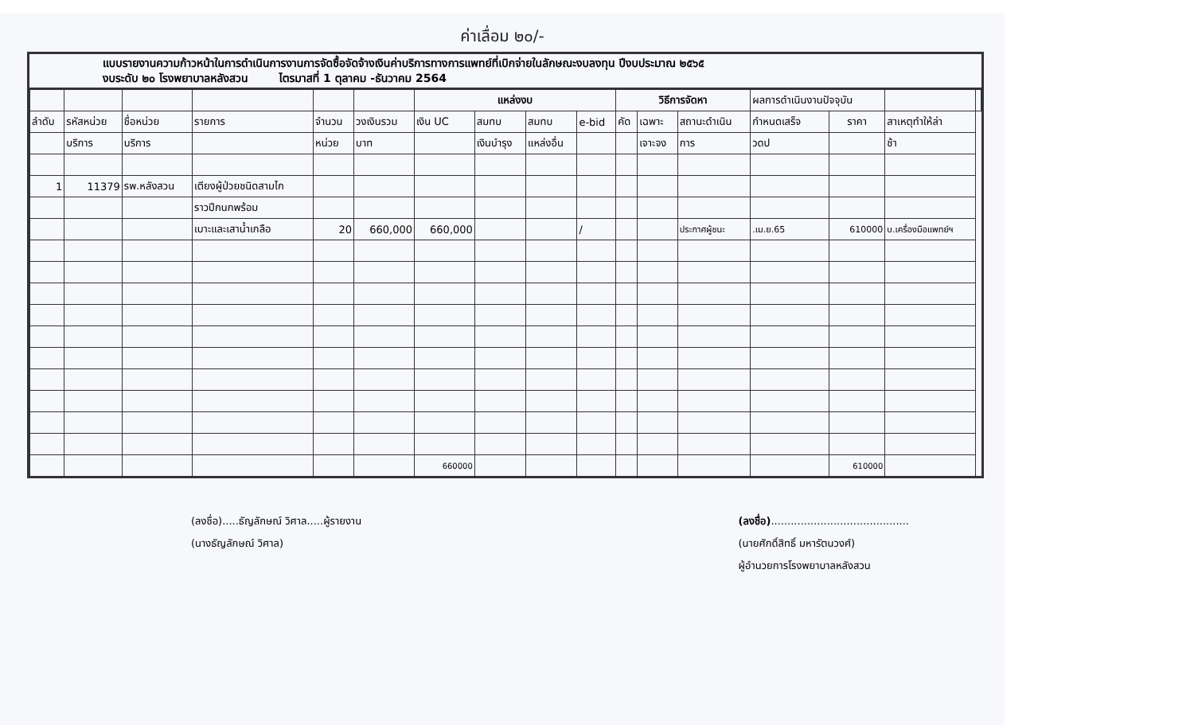ค่าเลื่อม ๒๐/-
แบบรายงานความก้าวหน้าในการดำเนินการงานการจัดซื้อจัดจ้างเงินค่าบริการทางการแพทย์ที่เบิกจ่ายในลักษณะงบลงทุน ปีงบประมาณ ๒๕๖๕
งบระดับ ๒๐ โรงพยาบาลหลังสวน ไตรมาสที่ 1 ตุลาคม -ธันวาคม 2564
| | | | | | | แหล่งงบ | | | | วิธีการจัดหา | | | ผลการดำเนินงานปัจจุบัน | | | |
| --- | --- | --- | --- | --- | --- | --- | --- | --- | --- | --- | --- | --- | --- | --- | --- | --- |
| ลำดับ | รหัสหน่วย | ชื่อหน่วย | รายการ | จำนวน | วงเงินรวม | เงิน UC | สมทบ | สมทบ | e-bid | คัด | เฉพาะ | สถานะดำเนิน | กำหนดเสร็จ | ราคา | สาเหตุทำให้ล่า | |
| | บริการ | บริการ | | หน่วย | บาท | | เงินบำรุง | แหล่งอื่น | | | เจาะจง | การ | วดป | | ช้า | |
| 1 | 11379 | รพ.หลังสวน | เตียงผู้ป่วยชนิดสามไก | | | | | | | | | | | | | |
| | | | ราวปีกนกพร้อม | | | | | | | | | | | | | |
| | | | เบาะและเสาน้ำเกลือ | 20 | 660,000 | 660,000 | | | / | | | ประกาศผู้ชนะ | .เม.ย.65 | 610000 | บ.เครื่องมือแพทย์ฯ | |
| | | | | | | 660000 | | | | | | | | 610000 | | |
(ลงชื่อ).....ธัญลักษณ์ วิศาล.....ผู้รายงาน
(นางธัญลักษณ์ วิศาล)
(ลงชื่อ)..........................................
(นายศักดิ์สิทธิ์ มหารัตนวงศ์)
ผู้อำนวยการโรงพยาบาลหลังสวน